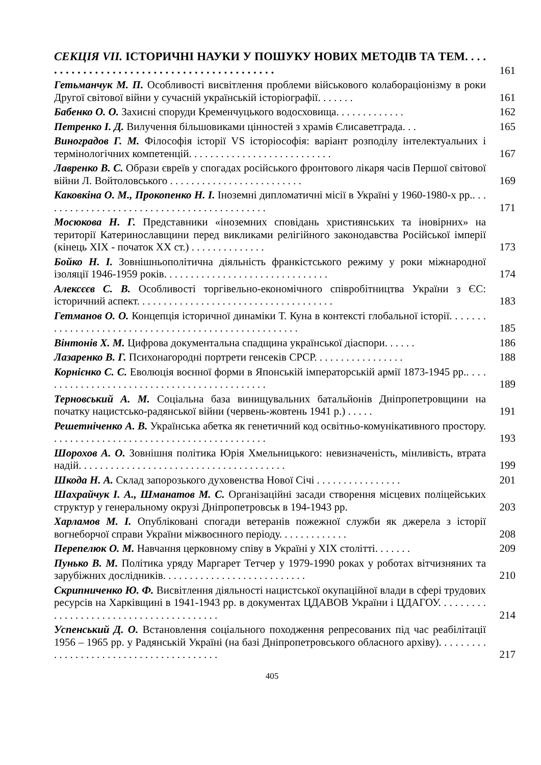СЕКЦІЯ VII. ІСТОРИЧНІ НАУКИ У ПОШУКУ НОВИХ МЕТОДІВ ТА ТЕМ. . . . . . . . . . . . . . . . . . . . . . . . . . . . . . . . . . . . . . . . . .
161
Гетьманчук М. П. Особливості висвітлення проблеми військового колабораціонізму в роки Другої світової війни у сучасній українській історіографії. . . . . . .
161
Бабенко О. О. Захисні споруди Кременчуцького водосховища. . . . . . . . . . . . .
162
Петренко І. Д. Вилучення більшовиками цінностей з храмів Єлисаветграда. . .
165
Виноградов Г. М. Філософія історії VS історіософія: варіант розподілу інтелектуальних і термінологічних компетенцій. . . . . . . . . . . . . . . . . . . . . . . . . . .
167
Лавренко В. С. Образи євреїв у спогадах російського фронтового лікаря часів Першої світової війни Л. Войтоловського . . . . . . . . . . . . . . . . . . . . . . . . .
169
Каковкіна О. М., Прокопенко Н. І. Іноземні дипломатичні місії в Україні у 1960-1980-х рр.. . . . . . . . . . . . . . . . . . . . . . . . . . . . . . . . . . . . . . . . . . .
171
Мосюкова Н. Г. Представники «іноземних сповідань християнських та іновірних» на території Катеринославщини перед викликами релігійного законодавства Російської імперії (кінець XIX - початок XX ст.) . . . . . . . . . . . . . .
173
Бойко Н. І. Зовнішньополітична діяльність франкістського режиму у роки міжнародної ізоляції 1946-1959 років. . . . . . . . . . . . . . . . . . . . . . . . . . . . . . .
174
Алексєєв С. В. Особливості торгівельно-економічного співробітництва України з ЄС: історичний аспект. . . . . . . . . . . . . . . . . . . . . . . . . . . . . . . . . . . . .
183
Гетманов О. О. Концепція історичної динаміки Т. Куна в контексті глобальної історії. . . . . . . . . . . . . . . . . . . . . . . . . . . . . . . . . . . . . . . . . . . . . . . . . . . . .
185
Вінтонів Х. М. Цифрова документальна спадщина української діаспори. . . . . .
186
Лазаренко В. Г. Психонагородні портрети генсеків СРСР. . . . . . . . . . . . . . . . .
188
Корнієнко С. С. Еволюція воєнної форми в Японській імператорській армії 1873-1945 рр.. . . . . . . . . . . . . . . . . . . . . . . . . . . . . . . . . . . . . . . . . . . .
189
Терновський А. М. Соціальна база винищувальних батальйонів Дніпропетровщини на початку нацистсько-радянської війни (червень-жовтень 1941 р.) . . . . .
191
Решетніченко А. В. Українська абетка як генетичний код освітньо-комунікативного простору. . . . . . . . . . . . . . . . . . . . . . . . . . . . . . . . . . . . . . . . .
193
Шорохов А. О. Зовнішня політика Юрія Хмельницького: невизначеність, мінливість, втрата надій. . . . . . . . . . . . . . . . . . . . . . . . . . . . . . . . . . . . . . .
199
Шкода Н. А. Склад запорозького духовенства Нової Січі . . . . . . . . . . . . . . . .
201
Шахрайчук І. А., Шманатов М. С. Організаційні засади створення місцевих поліцейських структур у генеральному окрузі Дніпропетровськ в 194-1943 рр.
203
Харламов М. І. Опубліковані спогади ветеранів пожежної служби як джерела з історії вогнеборчої справи України міжвоєнного періоду. . . . . . . . . . . . .
208
Перепелюк О. М. Навчання церковному співу в Україні у XIX столітті. . . . . . .
209
Пунько В. М. Політика уряду Маргарет Тетчер у 1979-1990 роках у роботах вітчизняних та зарубіжних дослідників. . . . . . . . . . . . . . . . . . . . . . . . . . .
210
Скрипниченко Ю. Ф. Висвітлення діяльності нацистської окупаційної влади в сфері трудових ресурсів на Харківщині в 1941-1943 рр. в документах ЦДАВОВ України і ЦДАГОУ. . . . . . . . . . . . . . . . . . . . . . . . . . . . . . . . . . . . . . . .
214
Успенський Д. О. Встановлення соціального походження репресованих під час реабілітації 1956 – 1965 рр. у Радянській Україні (на базі Дніпропетровського обласного архіву). . . . . . . . . . . . . . . . . . . . . . . . . . . . . . . . . . . . . . . .
217
405